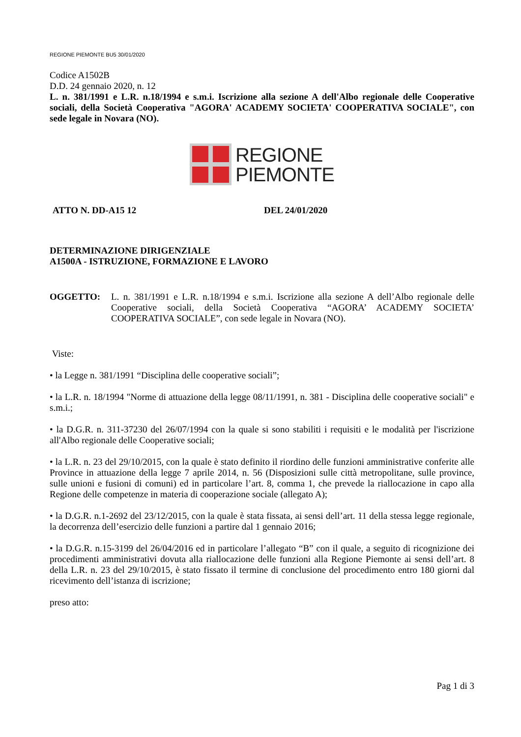REGIONE PIEMONTE BU5 30/01/2020
Codice A1502B
D.D. 24 gennaio 2020, n. 12
L. n. 381/1991 e L.R. n.18/1994 e s.m.i. Iscrizione alla sezione A dell'Albo regionale delle Cooperative sociali, della Società Cooperativa "AGORA' ACADEMY SOCIETA' COOPERATIVA SOCIALE", con sede legale in Novara (NO).
REGIONE
PIEMONTE
ATTO N. DD-A15 12 DEL 24/01/2020
DETERMINAZIONE DIRIGENZIALE
A1500A - ISTRUZIONE, FORMAZIONE E LAVORO
OGGETTO: L. n. 381/1991 e L.R. n.18/1994 e s.m.i. Iscrizione alla sezione A dell’Albo regionale delle Cooperative sociali, della Società Cooperativa “AGORA’ ACADEMY SOCIETA’ COOPERATIVA SOCIALE”, con sede legale in Novara (NO).
Viste:
• la Legge n. 381/1991 “Disciplina delle cooperative sociali”;
• la L.R. n. 18/1994 "Norme di attuazione della legge 08/11/1991, n. 381 - Disciplina delle cooperative sociali" e s.m.i.;
• la D.G.R. n. 311-37230 del 26/07/1994 con la quale si sono stabiliti i requisiti e le modalità per l'iscrizione all'Albo regionale delle Cooperative sociali;
• la L.R. n. 23 del 29/10/2015, con la quale è stato definito il riordino delle funzioni amministrative conferite alle Province in attuazione della legge 7 aprile 2014, n. 56 (Disposizioni sulle città metropolitane, sulle province, sulle unioni e fusioni di comuni) ed in particolare l’art. 8, comma 1, che prevede la riallocazione in capo alla Regione delle competenze in materia di cooperazione sociale (allegato A);
• la D.G.R. n.1-2692 del 23/12/2015, con la quale è stata fissata, ai sensi dell’art. 11 della stessa legge regionale, la decorrenza dell’esercizio delle funzioni a partire dal 1 gennaio 2016;
• la D.G.R. n.15-3199 del 26/04/2016 ed in particolare l’allegato “B” con il quale, a seguito di ricognizione dei procedimenti amministrativi dovuta alla riallocazione delle funzioni alla Regione Piemonte ai sensi dell’art. 8 della L.R. n. 23 del 29/10/2015, è stato fissato il termine di conclusione del procedimento entro 180 giorni dal ricevimento dell’istanza di iscrizione;
preso atto:
Pag 1 di 3